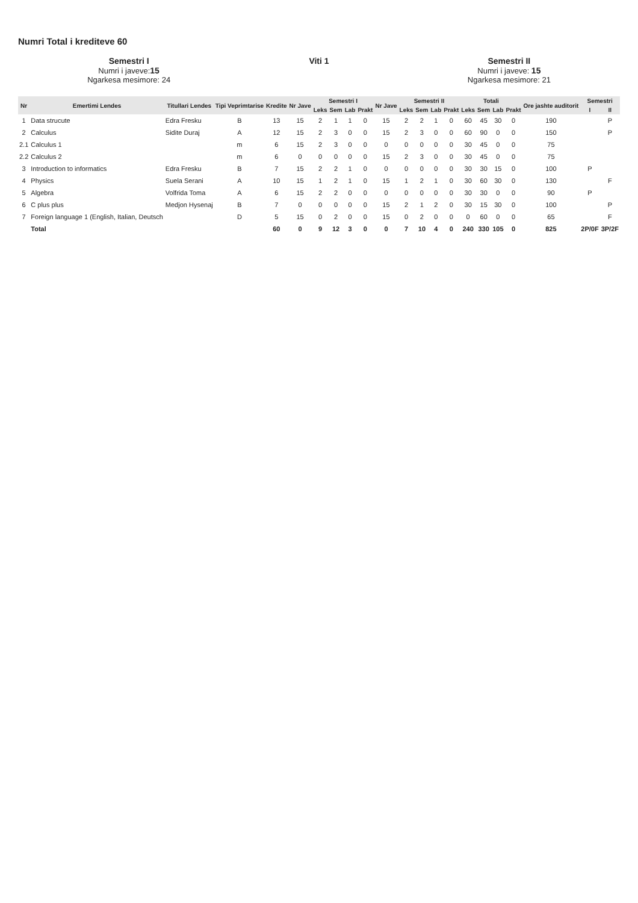Numri Total i krediteve 60
Semestri I
Numri i javeve:15
Ngarkesa mesimore: 24
Viti 1 Semestri II
Numri i javeve: 15
Ngarkesa mesimore: 21
| Nr | Emertimi Lendes | Titullari Lendes | Tipi Veprimtarise | Kredite | Nr Jave | Semestri I | | | | Nr Jave | Semestri II | | | | Totali | | | | Ore jashte auditorit | Semestri | |
| --- | --- | --- | --- | --- | --- | --- | --- | --- | --- | --- | --- | --- | --- | --- | --- | --- | --- | --- | --- | --- | --- |
| | | | | | | Leks | Sem | Lab | Prakt | | Leks | Sem | Lab | Prakt | Leks | Sem | Lab | Prakt | | I | II |
| 1 | Data strucute | Edra Fresku | B | 13 | 15 | 2 | 1 | 1 | 0 | 15 | 2 | 2 | 1 | 0 | 60 | 45 | 30 | 0 | 190 | | P |
| 2 | Calculus | Sidite Duraj | A | 12 | 15 | 2 | 3 | 0 | 0 | 15 | 2 | 3 | 0 | 0 | 60 | 90 | 0 | 0 | 150 | | P |
| 2.1 | Calculus 1 | | m | 6 | 15 | 2 | 3 | 0 | 0 | 0 | 0 | 0 | 0 | 0 | 30 | 45 | 0 | 0 | 75 | | |
| 2.2 | Calculus 2 | | m | 6 | 0 | 0 | 0 | 0 | 0 | 15 | 2 | 3 | 0 | 0 | 30 | 45 | 0 | 0 | 75 | | |
| 3 | Introduction to informatics | Edra Fresku | B | 7 | 15 | 2 | 2 | 1 | 0 | 0 | 0 | 0 | 0 | 0 | 30 | 30 | 15 | 0 | 100 | P | |
| 4 | Physics | Suela Serani | A | 10 | 15 | 1 | 2 | 1 | 0 | 15 | 1 | 2 | 1 | 0 | 30 | 60 | 30 | 0 | 130 | | F |
| 5 | Algebra | Volfrida Toma | A | 6 | 15 | 2 | 2 | 0 | 0 | 0 | 0 | 0 | 0 | 0 | 30 | 30 | 0 | 0 | 90 | P | |
| 6 | C plus plus | Medjon Hysenaj | B | 7 | 0 | 0 | 0 | 0 | 0 | 15 | 2 | 1 | 2 | 0 | 30 | 15 | 30 | 0 | 100 | | P |
| 7 | Foreign language 1 (English, Italian, Deutsch | | D | 5 | 15 | 0 | 2 | 0 | 0 | 15 | 0 | 2 | 0 | 0 | 0 | 60 | 0 | 0 | 65 | | F |
| | Total | | | 60 | 0 | 9 | 12 | 3 | 0 | 0 | 7 | 10 | 4 | 0 | 240 | 330 | 105 | 0 | 825 | 2P/0F | 3P/2F |